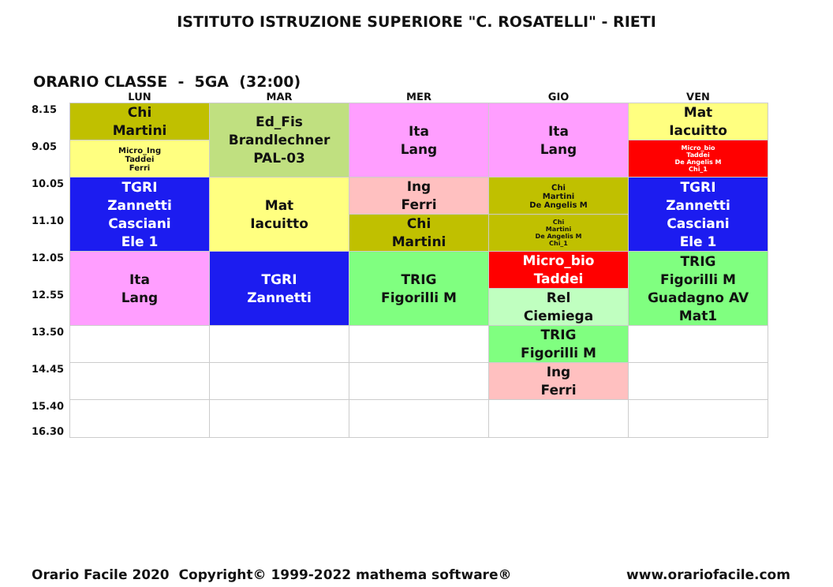ISTITUTO ISTRUZIONE SUPERIORE "C. ROSATELLI" - RIETI
ORARIO CLASSE - 5GA (32:00)
| | LUN | MAR | MER | GIO | VEN |
| --- | --- | --- | --- | --- | --- |
| 8.15 | Chi Martini | Ed_Fis Brandlechner PAL-03 | Ita Lang | Ita Lang | Mat Iacuitto |
| 9.05 | Micro_Ing Taddei Ferri | | | | Micro_bio Taddei De Angelis M Chi_1 |
| 10.05 | TGRI Zannetti Casciani Ele 1 | Mat Iacuitto | Ing Ferri | Chi Martini De Angelis M | TGRI Zannetti Casciani Ele 1 |
| 11.10 | | | Chi Martini | Chi Martini De Angelis M Chi_1 | |
| 12.05 | Ita Lang | TGRI Zannetti | TRIG Figorilli M | Micro_bio Taddei | TRIG Figorilli M Guadagno AV Mat1 |
| 12.55 | | | | Rel Ciemiega | |
| 13.50 | | | | TRIG Figorilli M | |
| 14.45 | | | | Ing Ferri | |
| 15.40 16.30 | | | | | |
Orario Facile 2020 Copyright© 1999-2022 mathema software® www.orariofacile.com